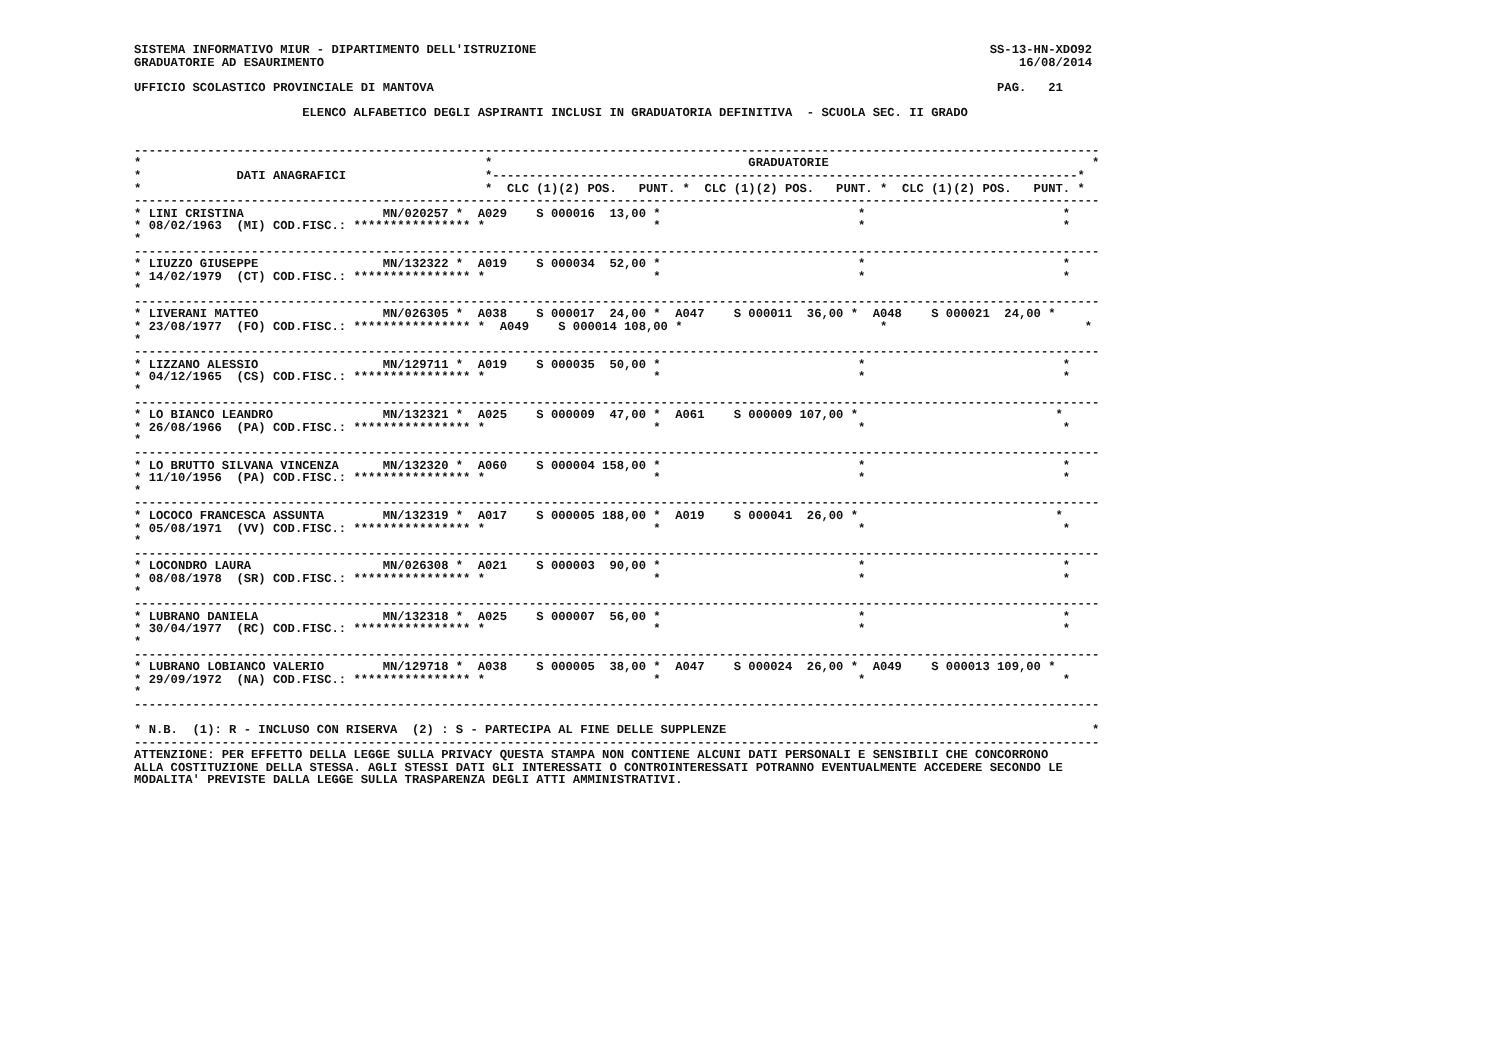SISTEMA INFORMATIVO MIUR - DIPARTIMENTO DELL'ISTRUZIONE                                                              SS-13-HN-XDO92
GRADUATORIE AD ESAURIMENTO                                                                                               16/08/2014

UFFICIO SCOLASTICO PROVINCIALE DI MANTOVA                                                                             PAG.   21

                       ELENCO ALFABETICO DEGLI ASPIRANTI INCLUSI IN GRADUATORIA DEFINITIVA  - SCUOLA SEC. II GRADO


------------------------------------------------------------------------------------------------------------------------------------
*                                               *                                   GRADUATORIE                                    *
*             DATI ANAGRAFICI                   *--------------------------------------------------------------------------------*
*                                               *  CLC (1)(2) POS.   PUNT. *  CLC (1)(2) POS.   PUNT. *  CLC (1)(2) POS.   PUNT. *
------------------------------------------------------------------------------------------------------------------------------------
* LINI CRISTINA                   MN/020257 *  A029    S 000016  13,00 *                           *                           *
* 08/02/1963  (MI) COD.FISC.: **************** *                       *                           *                           *
*
------------------------------------------------------------------------------------------------------------------------------------
* LIUZZO GIUSEPPE                 MN/132322 *  A019    S 000034  52,00 *                           *                           *
* 14/02/1979  (CT) COD.FISC.: **************** *                       *                           *                           *
*
------------------------------------------------------------------------------------------------------------------------------------
* LIVERANI MATTEO                 MN/026305 *  A038    S 000017  24,00 *  A047    S 000011  36,00 *  A048    S 000021  24,00 *
* 23/08/1977  (FO) COD.FISC.: **************** *  A049    S 000014 108,00 *                           *                           *
*
------------------------------------------------------------------------------------------------------------------------------------
* LIZZANO ALESSIO                 MN/129711 *  A019    S 000035  50,00 *                           *                           *
* 04/12/1965  (CS) COD.FISC.: **************** *                       *                           *                           *
*
------------------------------------------------------------------------------------------------------------------------------------
* LO BIANCO LEANDRO               MN/132321 *  A025    S 000009  47,00 *  A061    S 000009 107,00 *                           *
* 26/08/1966  (PA) COD.FISC.: **************** *                       *                           *                           *
*
------------------------------------------------------------------------------------------------------------------------------------
* LO BRUTTO SILVANA VINCENZA      MN/132320 *  A060    S 000004 158,00 *                           *                           *
* 11/10/1956  (PA) COD.FISC.: **************** *                       *                           *                           *
*
------------------------------------------------------------------------------------------------------------------------------------
* LOCOCO FRANCESCA ASSUNTA        MN/132319 *  A017    S 000005 188,00 *  A019    S 000041  26,00 *                           *
* 05/08/1971  (VV) COD.FISC.: **************** *                       *                           *                           *
*
------------------------------------------------------------------------------------------------------------------------------------
* LOCONDRO LAURA                  MN/026308 *  A021    S 000003  90,00 *                           *                           *
* 08/08/1978  (SR) COD.FISC.: **************** *                       *                           *                           *
*
------------------------------------------------------------------------------------------------------------------------------------
* LUBRANO DANIELA                 MN/132318 *  A025    S 000007  56,00 *                           *                           *
* 30/04/1977  (RC) COD.FISC.: **************** *                       *                           *                           *
*
------------------------------------------------------------------------------------------------------------------------------------
* LUBRANO LOBIANCO VALERIO        MN/129718 *  A038    S 000005  38,00 *  A047    S 000024  26,00 *  A049    S 000013 109,00 *
* 29/09/1972  (NA) COD.FISC.: **************** *                       *                           *                           *
*
------------------------------------------------------------------------------------------------------------------------------------

* N.B.  (1): R - INCLUSO CON RISERVA  (2) : S - PARTECIPA AL FINE DELLE SUPPLENZE                                                  *
------------------------------------------------------------------------------------------------------------------------------------
ATTENZIONE: PER EFFETTO DELLA LEGGE SULLA PRIVACY QUESTA STAMPA NON CONTIENE ALCUNI DATI PERSONALI E SENSIBILI CHE CONCORRONO
ALLA COSTITUZIONE DELLA STESSA. AGLI STESSI DATI GLI INTERESSATI O CONTROINTERESSATI POTRANNO EVENTUALMENTE ACCEDERE SECONDO LE
MODALITA' PREVISTE DALLA LEGGE SULLA TRASPARENZA DEGLI ATTI AMMINISTRATIVI.